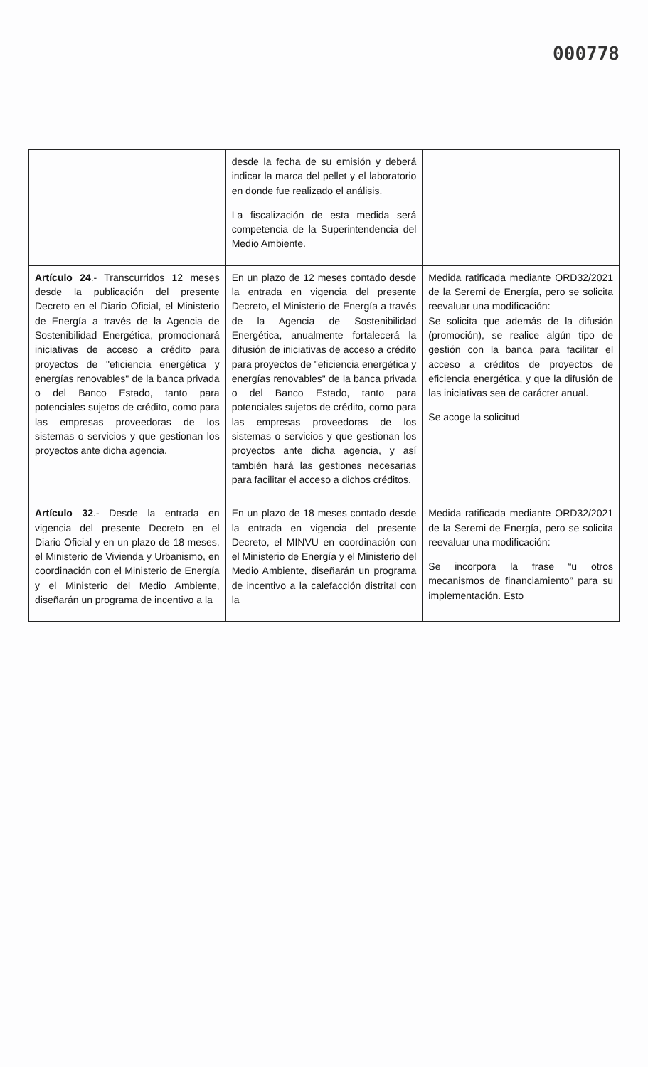000778
| | desde la fecha de su emisión y deberá indicar la marca del pellet y el laboratorio en donde fue realizado el análisis. La fiscalización de esta medida será competencia de la Superintendencia del Medio Ambiente. | |
| Artículo 24 .- Transcurridos 12 meses desde la publicación del presente Decreto en el Diario Oficial, el Ministerio de Energía a través de la Agencia de Sostenibilidad Energética, promocionará iniciativas de acceso a crédito para proyectos de "eficiencia energética y energías renovables" de la banca privada o del Banco Estado, tanto para potenciales sujetos de crédito, como para las empresas proveedoras de los sistemas o servicios y que gestionan los proyectos ante dicha agencia. | En un plazo de 12 meses contado desde la entrada en vigencia del presente Decreto, el Ministerio de Energía a través de la Agencia de Sostenibilidad Energética, anualmente fortalecerá la difusión de iniciativas de acceso a crédito para proyectos de "eficiencia energética y energías renovables" de la banca privada o del Banco Estado, tanto para potenciales sujetos de crédito, como para las empresas proveedoras de los sistemas o servicios y que gestionan los proyectos ante dicha agencia, y así también hará las gestiones necesarias para facilitar el acceso a dichos créditos. | Medida ratificada mediante ORD32/2021 de la Seremi de Energía, pero se solicita reevaluar una modificación: Se solicita que además de la difusión (promoción), se realice algún tipo de gestión con la banca para facilitar el acceso a créditos de proyectos de eficiencia energética, y que la difusión de las iniciativas sea de carácter anual. Se acoge la solicitud |
| Artículo 32 .- Desde la entrada en vigencia del presente Decreto en el Diario Oficial y en un plazo de 18 meses, el Ministerio de Vivienda y Urbanismo, en coordinación con el Ministerio de Energía y el Ministerio del Medio Ambiente, diseñarán un programa de incentivo a la | En un plazo de 18 meses contado desde la entrada en vigencia del presente Decreto, el MINVU en coordinación con el Ministerio de Energía y el Ministerio del Medio Ambiente, diseñarán un programa de incentivo a la calefacción distrital con la | Medida ratificada mediante ORD32/2021 de la Seremi de Energía, pero se solicita reevaluar una modificación: Se incorpora la frase “u otros mecanismos de financiamiento” para su implementación. Esto |